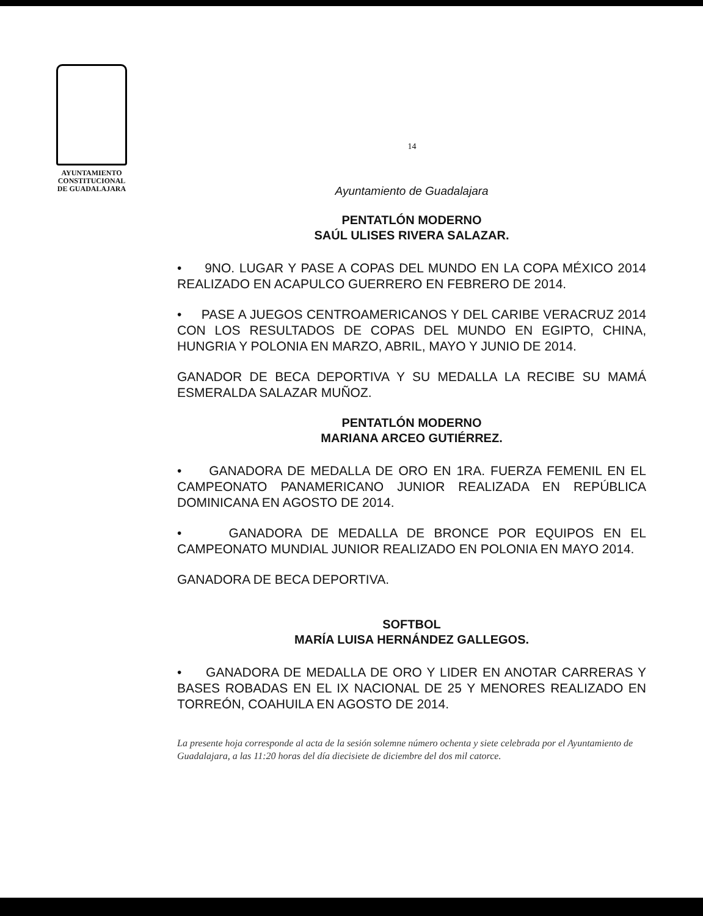AYUNTAMIENTO
CONSTITUCIONAL
DE GUADALAJARA
14
Ayuntamiento de Guadalajara
PENTATLÓN MODERNO
SAÚL ULISES RIVERA SALAZAR.
• 9NO. LUGAR Y PASE A COPAS DEL MUNDO EN LA COPA MÉXICO 2014 REALIZADO EN ACAPULCO GUERRERO EN FEBRERO DE 2014.
• PASE A JUEGOS CENTROAMERICANOS Y DEL CARIBE VERACRUZ 2014 CON LOS RESULTADOS DE COPAS DEL MUNDO EN EGIPTO, CHINA, HUNGRIA Y POLONIA EN MARZO, ABRIL, MAYO Y JUNIO DE 2014.
GANADOR DE BECA DEPORTIVA Y SU MEDALLA LA RECIBE SU MAMÁ ESMERALDA SALAZAR MUÑOZ.
PENTATLÓN MODERNO
MARIANA ARCEO GUTIÉRREZ.
• GANADORA DE MEDALLA DE ORO EN 1RA. FUERZA FEMENIL EN EL CAMPEONATO PANAMERICANO JUNIOR REALIZADA EN REPÚBLICA DOMINICANA EN AGOSTO DE 2014.
• GANADORA DE MEDALLA DE BRONCE POR EQUIPOS EN EL CAMPEONATO MUNDIAL JUNIOR REALIZADO EN POLONIA EN MAYO 2014.
GANADORA DE BECA DEPORTIVA.
SOFTBOL
MARÍA LUISA HERNÁNDEZ GALLEGOS.
• GANADORA DE MEDALLA DE ORO Y LIDER EN ANOTAR CARRERAS Y BASES ROBADAS EN EL IX NACIONAL DE 25 Y MENORES REALIZADO EN TORREÓN, COAHUILA EN AGOSTO DE 2014.
La presente hoja corresponde al acta de la sesión solemne número ochenta y siete celebrada por el Ayuntamiento de Guadalajara, a las 11:20 horas del día diecisiete de diciembre del dos mil catorce.